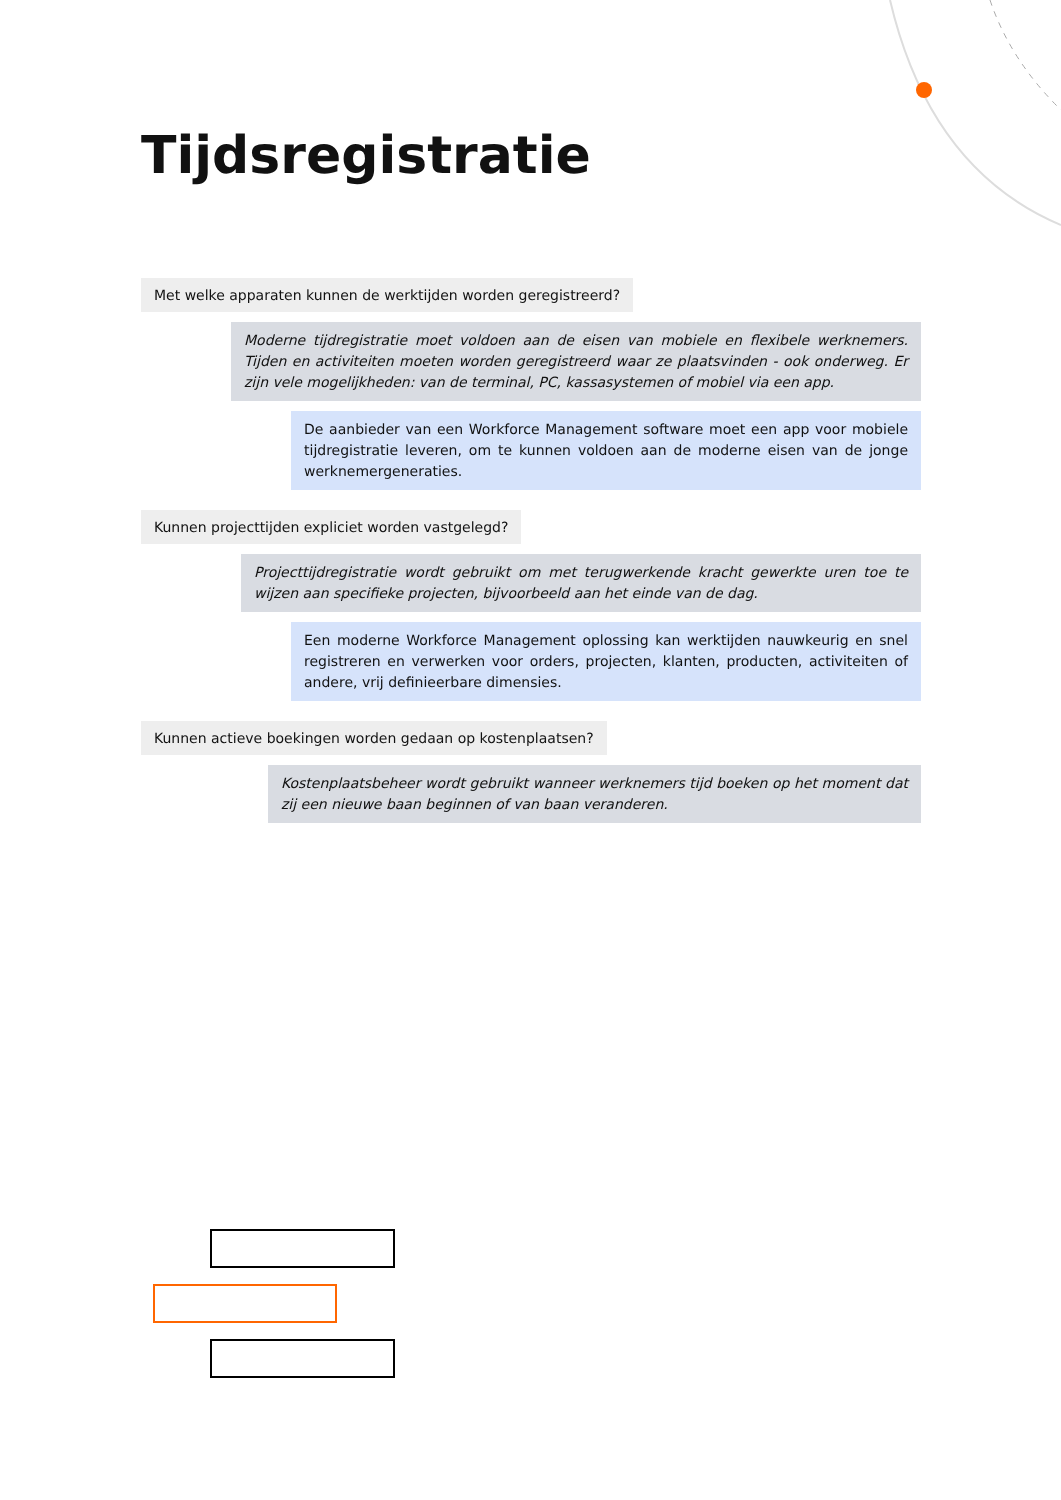Tijdsregistratie
Met welke apparaten kunnen de werktijden worden geregistreerd?
Moderne tijdregistratie moet voldoen aan de eisen van mobiele en flexibele werknemers. Tijden en activiteiten moeten worden geregistreerd waar ze plaatsvinden - ook onderweg. Er zijn vele mogelijkheden: van de terminal, PC, kassasystemen of mobiel via een app.
De aanbieder van een Workforce Management software moet een app voor mobiele tijdregistratie leveren, om te kunnen voldoen aan de moderne eisen van de jonge werknemergeneraties.
Kunnen projecttijden expliciet worden vastgelegd?
Projecttijdregistratie wordt gebruikt om met terugwerkende kracht gewerkte uren toe te wijzen aan specifieke projecten, bijvoorbeeld aan het einde van de dag.
Een moderne Workforce Management oplossing kan werktijden nauwkeurig en snel registreren en verwerken voor orders, projecten, klanten, producten, activiteiten of andere, vrij definieerbare dimensies.
Kunnen actieve boekingen worden gedaan op kostenplaatsen?
Kostenplaatsbeheer wordt gebruikt wanneer werknemers tijd boeken op het moment dat zij een nieuwe baan beginnen of van baan veranderen.